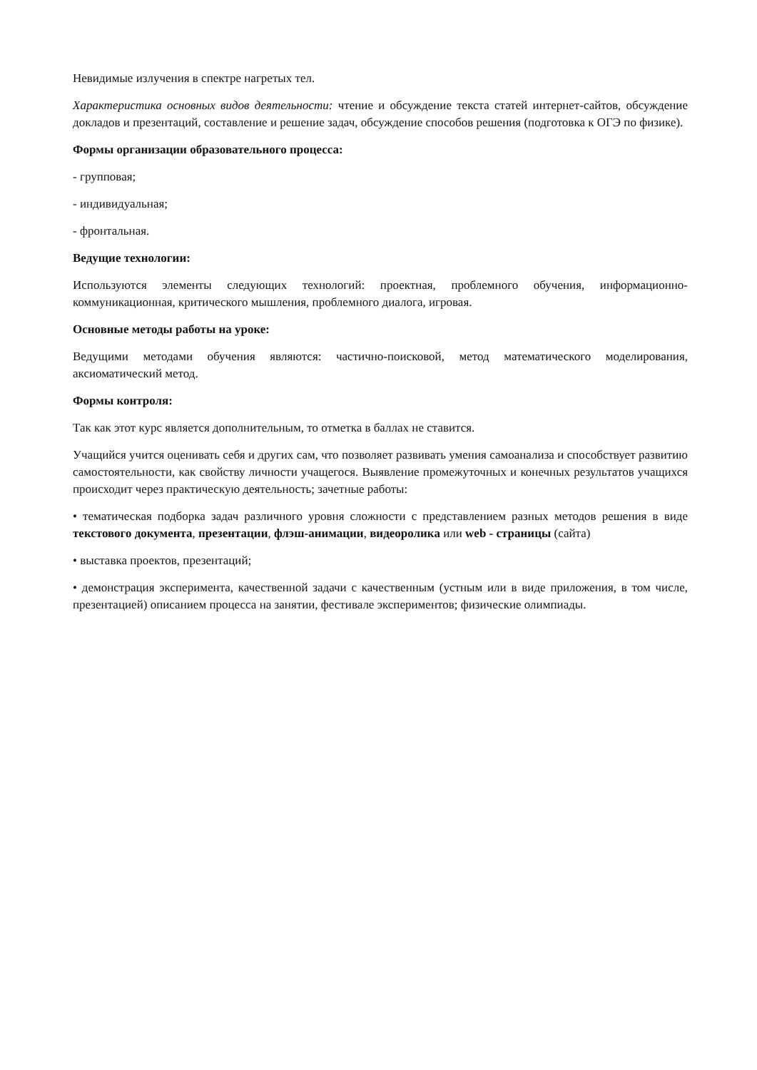Невидимые излучения в спектре нагретых тел.
Характеристика основных видов деятельности: чтение и обсуждение текста статей интернет-сайтов, обсуждение докладов и презентаций, составление и решение задач, обсуждение способов решения (подготовка к ОГЭ по физике).
Формы организации образовательного процесса:
- групповая;
- индивидуальная;
- фронтальная.
Ведущие технологии:
Используются элементы следующих технологий: проектная, проблемного обучения, информационно-коммуникационная, критического мышления, проблемного диалога, игровая.
Основные методы работы на уроке:
Ведущими методами обучения являются: частично-поисковой, метод математического моделирования, аксиоматический метод.
Формы контроля:
Так как этот курс является дополнительным, то отметка в баллах не ставится.
Учащийся учится оценивать себя и других сам, что позволяет развивать умения самоанализа и способствует развитию самостоятельности, как свойству личности учащегося. Выявление промежуточных и конечных результатов учащихся происходит через практическую деятельность; зачетные работы:
• тематическая подборка задач различного уровня сложности с представлением разных методов решения в виде текстового документа, презентации, флэш-анимации, видеоролика или web - страницы (сайта)
• выставка проектов, презентаций;
• демонстрация эксперимента, качественной задачи с качественным (устным или в виде приложения, в том числе, презентацией) описанием процесса на занятии, фестивале экспериментов; физические олимпиады.